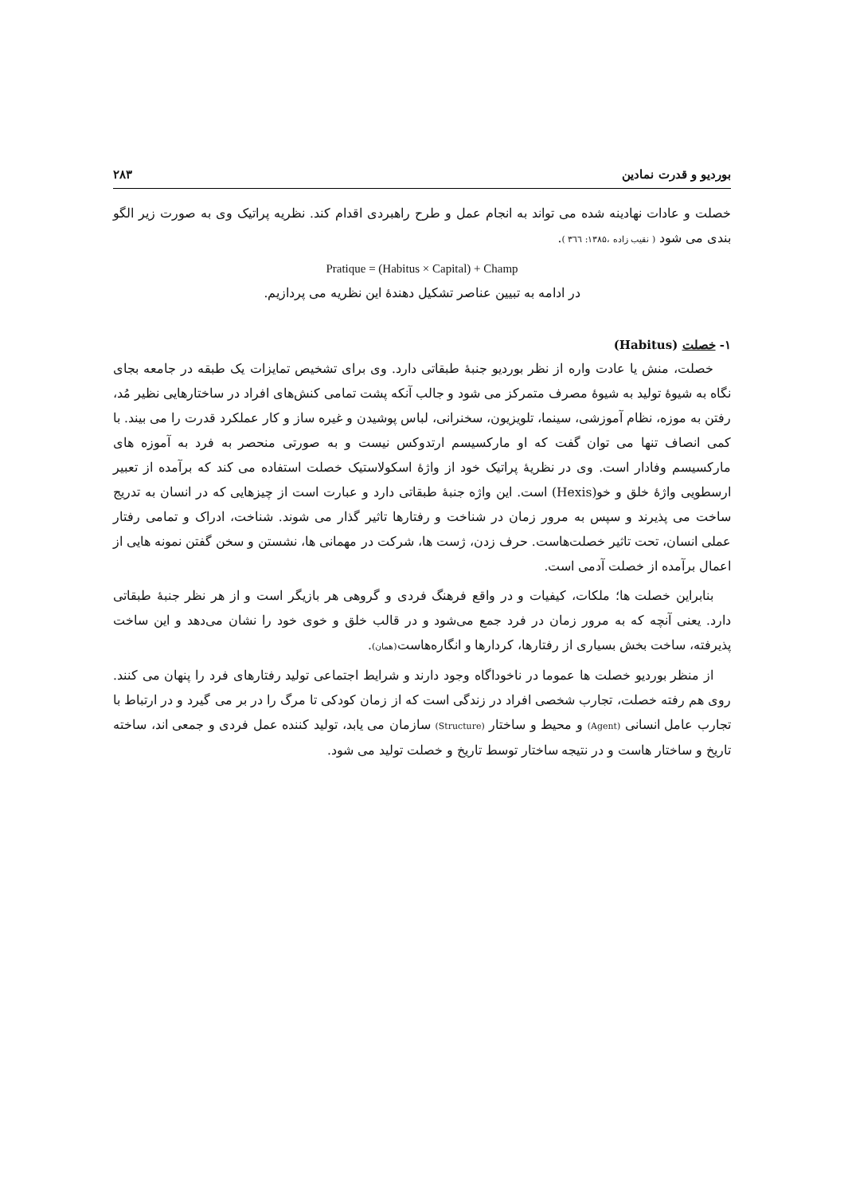بوردیو و قدرت نمادین ۲۸۳
خصلت و عادات نهادینه شده می تواند به انجام عمل و طرح راهبردی اقدام کند. نظریه پراتیک وی به صورت زیر الگو بندی می شود ( نقیب زاده ،۱۳۸۵: ۳٦٦ ).
Pratique = (Habitus × Capital) + Champ
در ادامه به تبیین عناصر تشکیل دهندهٔ این نظریه می پردازیم.
۱- خصلت (Habitus)
خصلت، منش یا عادت واره از نظر بوردیو جنبهٔ طبقاتی دارد. وی برای تشخیص تمایزات یک طبقه در جامعه بجای نگاه به شیوهٔ تولید به شیوهٔ مصرف متمرکز می شود و جالب آنکه پشت تمامی کنش‌های افراد در ساختارهایی نظیر مُد، رفتن به موزه، نظام آموزشی، سینما، تلویزیون، سخنرانی، لباس پوشیدن و غیره ساز و کار عملکرد قدرت را می بیند. با کمی انصاف تنها می توان گفت که او مارکسیسم ارتدوکس نیست و به صورتی منحصر به فرد به آموزه های مارکسیسم وفادار است. وی در نظریهٔ پراتیک خود از واژهٔ اسکولاستیک خصلت استفاده می کند که برآمده از تعبیر ارسطویی واژهٔ خلق و خو(Hexis) است. این واژه جنبهٔ طبقاتی دارد و عبارت است از چیزهایی که در انسان به تدریج ساخت می پذیرند و سپس به مرور زمان در شناخت و رفتارها تاثیر گذار می شوند. شناخت، ادراک و تمامی رفتار عملی انسان، تحت تاثیر خصلت‌هاست. حرف زدن، ژست ها، شرکت در مهمانی ها، نشستن و سخن گفتن نمونه هایی از اعمال برآمده از خصلت آدمی است.
بنابراین خصلت ها؛ ملکات، کیفیات و در واقع فرهنگ فردی و گروهی هر بازیگر است و از هر نظر جنبهٔ طبقاتی دارد. یعنی آنچه که به مرور زمان در فرد جمع می‌شود و در قالب خلق و خوی خود را نشان می‌دهد و این ساخت پذیرفته، ساخت بخش بسیاری از رفتارها، کردارها و انگاره‌هاست(همان).
از منظر بوردیو خصلت ها عموما در ناخوداگاه وجود دارند و شرایط اجتماعی تولید رفتارهای فرد را پنهان می کنند. روی هم رفته خصلت، تجارب شخصی افراد در زندگی است که از زمان کودکی تا مرگ را در بر می گیرد و در ارتباط با تجارب عامل انسانی (Agent) و محیط و ساختار (Structure) سازمان می یابد، تولید کننده عمل فردی و جمعی اند، ساخته تاریخ و ساختار هاست و در نتیجه ساختار توسط تاریخ و خصلت تولید می شود.